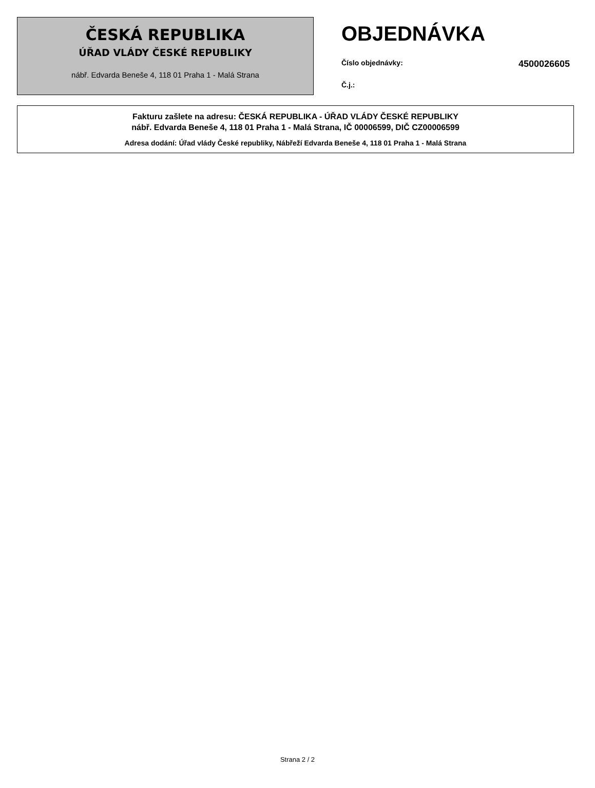ČESKÁ REPUBLIKA
ÚŘAD VLÁDY ČESKÉ REPUBLIKY
nábř. Edvarda Beneše 4, 118 01 Praha 1 - Malá Strana
OBJEDNÁVKA
Číslo objednávky: 4500026605
Č.j.:
Fakturu zašlete na adresu: ČESKÁ REPUBLIKA - ÚŘAD VLÁDY ČESKÉ REPUBLIKY
nábř. Edvarda Beneše 4, 118 01 Praha 1 - Malá Strana, IČ 00006599, DIČ CZ00006599
Adresa dodání: Úřad vlády České republiky, Nábřeží Edvarda Beneše 4, 118 01 Praha 1 - Malá Strana
Strana 2 / 2